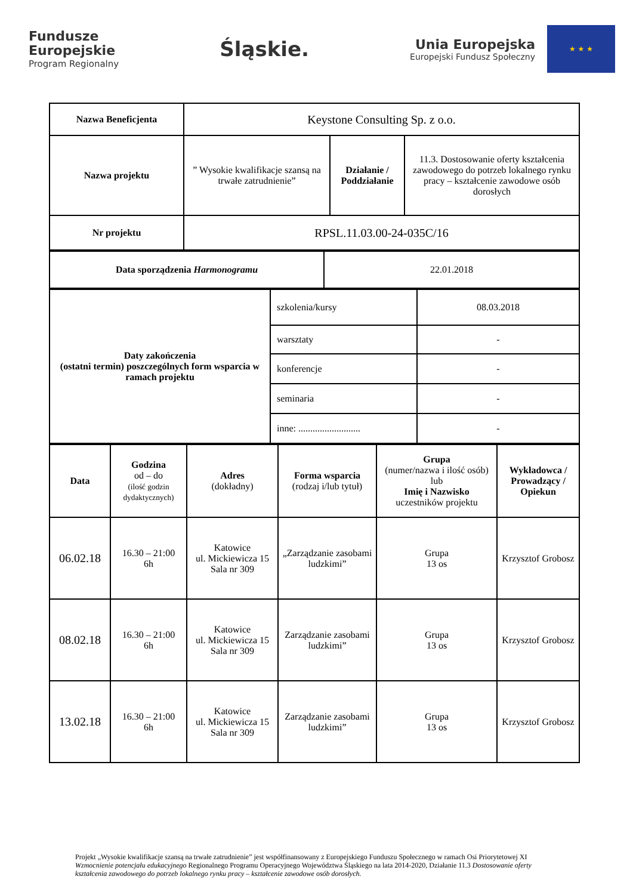Fundusze
Europejskie
Program Regionalny
Śląskie.
Unia Europejska Europejski Fundusz Społeczny ★ ★ ★
| Nazwa Beneficjenta | Keystone Consulting Sp. z o.o. | | |
| Nazwa projektu | ” Wysokie kwalifikacje szansą na trwałe zatrudnienie” | Działanie / Poddziałanie | 11.3. Dostosowanie oferty kształcenia zawodowego do potrzeb lokalnego rynku pracy – kształcenie zawodowe osób dorosłych |
| Nr projektu | RPSL.11.03.00-24-035C/16 | | |
| Data sporządzenia Harmonogramu | 22.01.2018 |
| Daty zakończenia (ostatni termin) poszczególnych form wsparcia w ramach projektu | szkolenia/kursy | 08.03.2018 |
| | warsztaty | - |
| | konferencje | - |
| | seminaria | - |
| | inne: .......................... | - |
| Data | Godzina od – do (ilość godzin dydaktycznych) | Adres (dokładny) | Forma wsparcia (rodzaj i/lub tytuł) | Grupa (numer/nazwa i ilość osób) lub Imię i Nazwisko uczestników projektu | Wykładowca / Prowadzący / Opiekun |
| 06.02.18 | 16.30 – 21:00 6h | Katowice ul. Mickiewicza 15 Sala nr 309 | „Zarządzanie zasobami ludzkimi” | Grupa 13 os | Krzysztof Grobosz |
| 08.02.18 | 16.30 – 21:00 6h | Katowice ul. Mickiewicza 15 Sala nr 309 | Zarządzanie zasobami ludzkimi” | Grupa 13 os | Krzysztof Grobosz |
| 13.02.18 | 16.30 – 21:00 6h | Katowice ul. Mickiewicza 15 Sala nr 309 | Zarządzanie zasobami ludzkimi” | Grupa 13 os | Krzysztof Grobosz |
Projekt „Wysokie kwalifikacje szansą na trwałe zatrudnienie” jest współfinansowany z Europejskiego Funduszu Społecznego w ramach Osi Priorytetowej XI Wzmocnienie potencjału edukacyjnego Regionalnego Programu Operacyjnego Województwa Śląskiego na lata 2014-2020, Działanie 11.3 Dostosowanie oferty kształcenia zawodowego do potrzeb lokalnego rynku pracy – kształcenie zawodowe osób dorosłych.